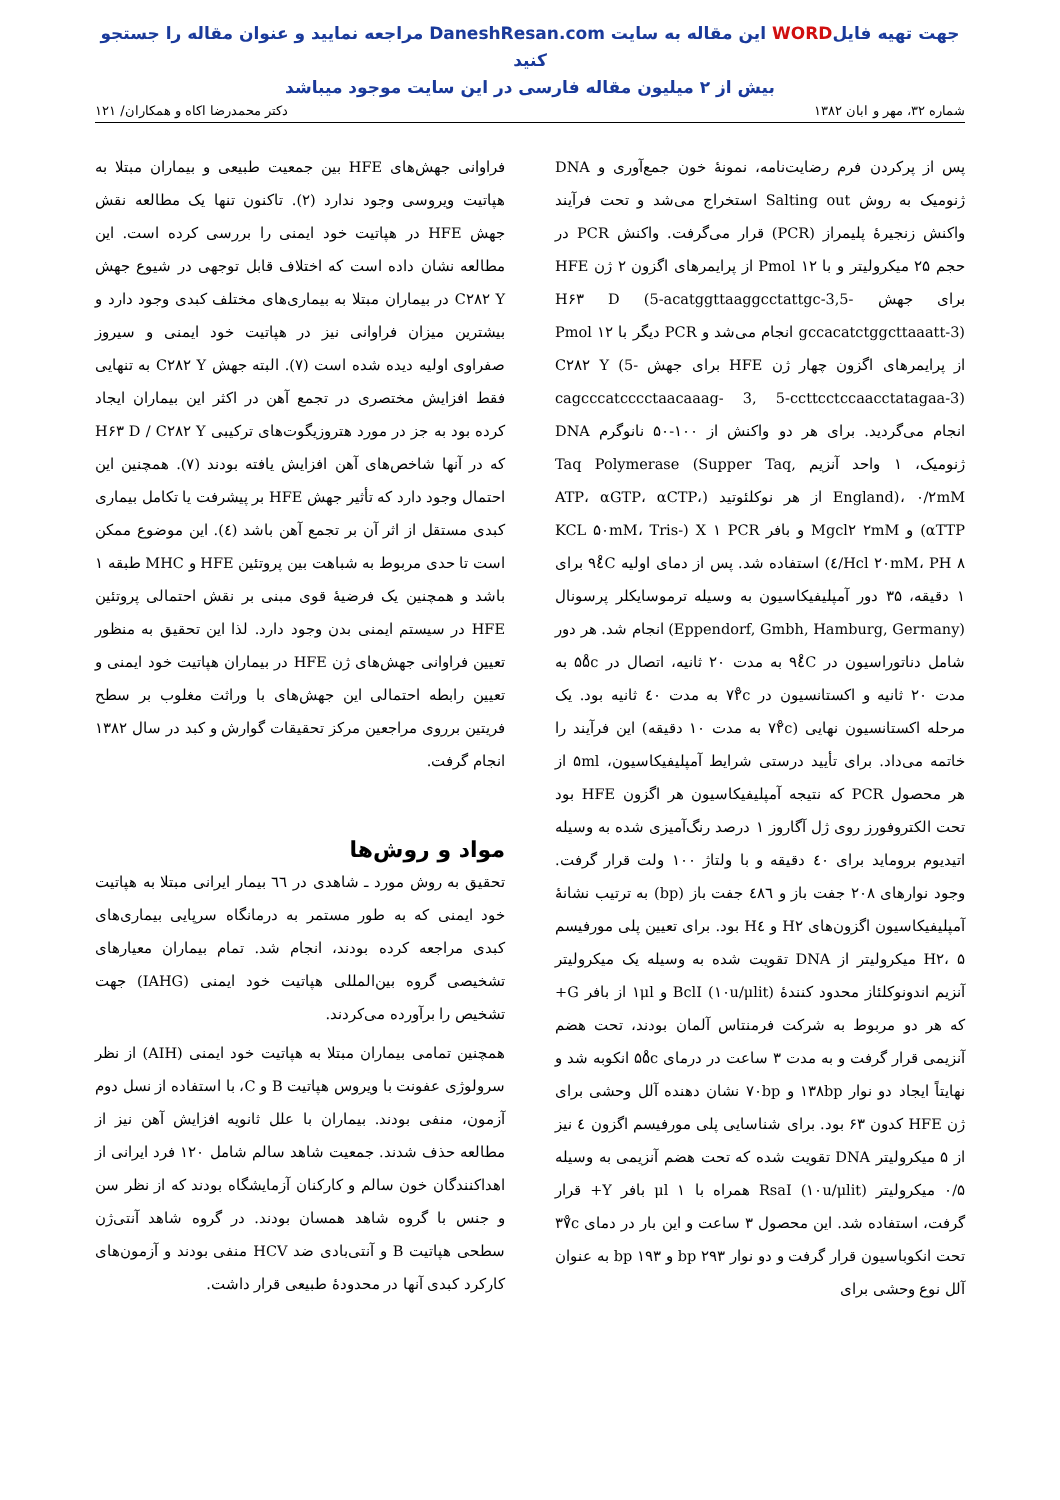جهت تهیه فایلWORD این مقاله به سایت DaneshResan.com مراجعه نمایید و عنوان مقاله را جستجو کنید
بیش از ۲ میلیون مقاله فارسی در این سایت موجود میباشد
شماره ۳۲، مهر و ابان ۱۳۸۲ دکتر محمدرضا اکاه و همکاران/ ۱۲۱
پس از پرکردن فرم رضایت‌نامه، نمونهٔ خون جمع‌آوری و DNA ژنومیک به روش Salting out استخراج می‌شد و تحت فرآیند واکنش زنجیرهٔ پلیمراز (PCR) قرار می‌گرفت. واکنش PCR در حجم ۲۵ میکرولیتر و با Pmol ۱۲ از پرایمرهای اگزون ۲ ژن HFE برای جهش H۶۳ D (5-acatggttaaggcctattgc-3,5-gccacatctggcttaaatt-3) انجام می‌شد و PCR دیگر با Pmol ۱۲ از پرایمرهای اگزون چهار ژن HFE برای جهش C۲۸۲ Y (5-cagcccatcccctaacaaag- 3, 5-ccttcctccaacctatagaa-3) انجام می‌گردید. برای هر دو واکنش از ۱۰۰-۵۰ نانوگرم DNA ژنومیک، ۱ واحد آنزیم Taq Polymerase (Supper Taq, England)، ۰/۲mM از هر نوکلئوتید (ATP، αGTP، αCTP، αTTP) و Mgcl۲ ۲mM و بافر X ۱ PCR (KCL ۵۰mM، Tris-Hcl ۲۰mM، PH ۸/٤) استفاده شد. پس از دمای اولیه ۹٤̊C برای ۱ دقیقه، ۳۵ دور آمپلیفیکاسیون به وسیله ترموسایکلر پرسونال (Eppendorf, Gmbh, Hamburg, Germany) انجام شد. هر دور شامل دناتوراسیون در ۹٤̊C به مدت ۲۰ ثانیه، اتصال در ۵۵̊c به مدت ۲۰ ثانیه و اکستانسیون در ۷۲̊c به مدت ٤۰ ثانیه بود. یک مرحله اکستانسیون نهایی (۷۲̊c به مدت ۱۰ دقیقه) این فرآیند را خاتمه می‌داد. برای تأیید درستی شرایط آمپلیفیکاسیون، ۵ml از هر محصول PCR که نتیجه آمپلیفیکاسیون هر اگزون HFE بود تحت الکتروفورز روی ژل آگاروز ۱ درصد رنگ‌آمیزی شده به وسیله اتیدیوم بروماید برای ٤۰ دقیقه و با ولتاژ ۱۰۰ ولت قرار گرفت. وجود نوارهای ۲۰۸ جفت باز و ٤۸٦ جفت باز (bp) به ترتیب نشانهٔ آمپلیفیکاسیون اگزون‌های H۲ و H٤ بود. برای تعیین پلی مورفیسم H۲، ۵ میکرولیتر از DNA تقویت شده به وسیله یک میکرولیتر آنزیم اندونوکلئاز محدود کنندهٔ BclI (۱۰u/μlit) و ۱μl از بافر G+ که هر دو مربوط به شرکت فرمنتاس آلمان بودند، تحت هضم آنزیمی قرار گرفت و به مدت ۳ ساعت در درمای ۵۵̊c انکوبه شد و نهایتاً ایجاد دو نوار ۱۳۸bp و ۷۰bp نشان دهنده آلل وحشی برای ژن HFE کدون ۶۳ بود. برای شناسایی پلی مورفیسم اگزون ٤ نیز از ۵ میکرولیتر DNA تقویت شده که تحت هضم آنزیمی به وسیله ۰/۵ میکرولیتر RsaI (۱۰u/μlit) همراه با μl ۱ بافر Y+ قرار گرفت، استفاده شد. این محصول ۳ ساعت و این بار در دمای ۳۷̊c تحت انکوباسیون قرار گرفت و دو نوار bp ۲۹۳ و bp ۱۹۳ به عنوان آلل نوع وحشی برای
فراوانی جهش‌های HFE بین جمعیت طبیعی و بیماران مبتلا به هپاتیت ویروسی وجود ندارد (۲). تاکنون تنها یک مطالعه نقش جهش HFE در هپاتیت خود ایمنی را بررسی کرده است. این مطالعه نشان داده است که اختلاف قابل توجهی در شیوع جهش C۲۸۲ Y در بیماران مبتلا به بیماری‌های مختلف کبدی وجود دارد و بیشترین میزان فراوانی نیز در هپاتیت خود ایمنی و سیروز صفراوی اولیه دیده شده است (۷). البته جهش C۲۸۲ Y به تنهایی فقط افزایش مختصری در تجمع آهن در اکثر این بیماران ایجاد کرده بود به جز در مورد هتروزیگوت‌های ترکیبی H۶۳ D / C۲۸۲ Y که در آنها شاخص‌های آهن افزایش یافته بودند (۷). همچنین این احتمال وجود دارد که تأثیر جهش HFE بر پیشرفت یا تکامل بیماری کبدی مستقل از اثر آن بر تجمع آهن باشد (٤). این موضوع ممکن است تا حدی مربوط به شباهت بین پروتئین HFE و MHC طبقه ۱ باشد و همچنین یک فرضیهٔ قوی مبنی بر نقش احتمالی پروتئین HFE در سیستم ایمنی بدن وجود دارد. لذا این تحقیق به منظور تعیین فراوانی جهش‌های ژن HFE در بیماران هپاتیت خود ایمنی و تعیین رابطه احتمالی این جهش‌های با وراثت مغلوب بر سطح فریتین برروی مراجعین مرکز تحقیقات گوارش و کبد در سال ۱۳۸۲ انجام گرفت.
مواد و روش‌ها
تحقیق به روش مورد ـ شاهدی در ٦٦ بیمار ایرانی مبتلا به هپاتیت خود ایمنی که به طور مستمر به درمانگاه سرپایی بیماری‌های کبدی مراجعه کرده بودند، انجام شد. تمام بیماران معیارهای تشخیصی گروه بین‌المللی هپاتیت خود ایمنی (IAHG) جهت تشخیص را برآورده می‌کردند.
همچنین تمامی بیماران مبتلا به هپاتیت خود ایمنی (AIH) از نظر سرولوژی عفونت با ویروس هپاتیت B و C، با استفاده از نسل دوم آزمون، منفی بودند. بیماران با علل ثانویه افزایش آهن نیز از مطالعه حذف شدند. جمعیت شاهد سالم شامل ۱۲۰ فرد ایرانی از اهداکنندگان خون سالم و کارکنان آزمایشگاه بودند که از نظر سن و جنس با گروه شاهد همسان بودند. در گروه شاهد آنتی‌ژن سطحی هپاتیت B و آنتی‌بادی ضد HCV منفی بودند و آزمون‌های کارکرد کبدی آنها در محدودهٔ طبیعی قرار داشت.